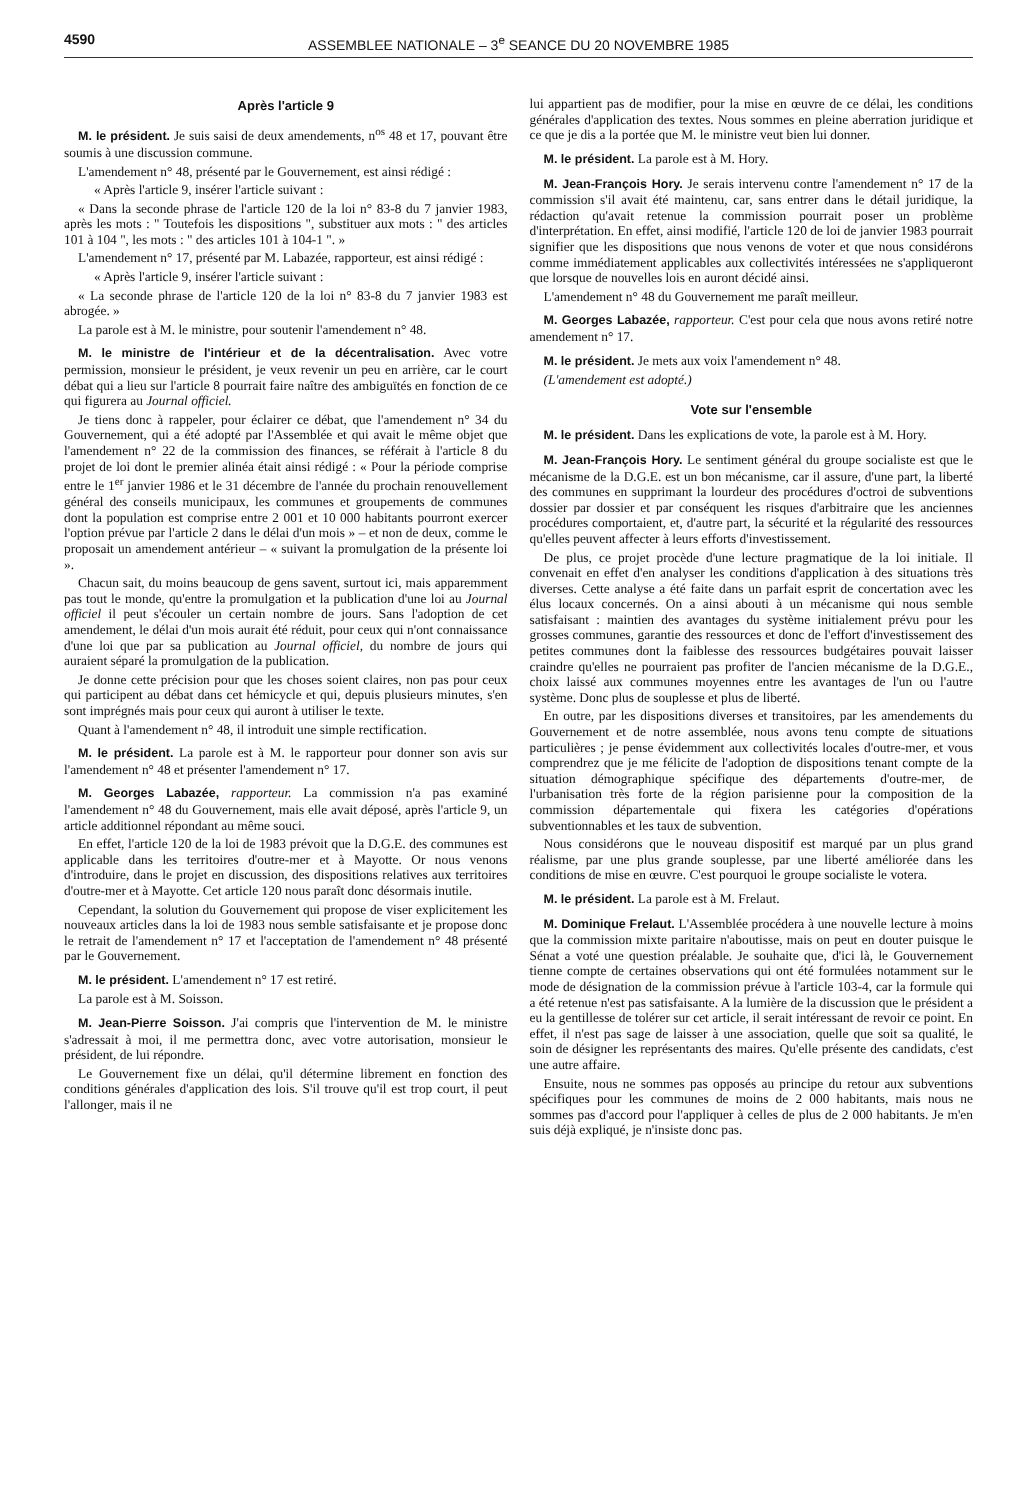4590 ASSEMBLEE NATIONALE – 3<sup>e</sup> SEANCE DU 20 NOVEMBRE 1985
Après l'article 9
M. le président. Je suis saisi de deux amendements, n<sup>os</sup> 48 et 17, pouvant être soumis à une discussion commune.
L'amendement n° 48, présenté par le Gouvernement, est ainsi rédigé :
« Après l'article 9, insérer l'article suivant :
« Dans la seconde phrase de l'article 120 de la loi n° 83-8 du 7 janvier 1983, après les mots : " Toutefois les dispositions ", substituer aux mots : " des articles 101 à 104 ", les mots : " des articles 101 à 104-1 ". »
L'amendement n° 17, présenté par M. Labazée, rapporteur, est ainsi rédigé :
« Après l'article 9, insérer l'article suivant :
« La seconde phrase de l'article 120 de la loi n° 83-8 du 7 janvier 1983 est abrogée. »
La parole est à M. le ministre, pour soutenir l'amendement n° 48.
M. le ministre de l'intérieur et de la décentralisation. Avec votre permission, monsieur le président, je veux revenir un peu en arrière, car le court débat qui a lieu sur l'article 8 pourrait faire naître des ambiguïtés en fonction de ce qui figurera au Journal officiel.
Je tiens donc à rappeler, pour éclairer ce débat, que l'amendement n° 34 du Gouvernement, qui a été adopté par l'Assemblée et qui avait le même objet que l'amendement n° 22 de la commission des finances, se référait à l'article 8 du projet de loi dont le premier alinéa était ainsi rédigé : « Pour la période comprise entre le 1<sup>er</sup> janvier 1986 et le 31 décembre de l'année du prochain renouvellement général des conseils municipaux, les communes et groupements de communes dont la population est comprise entre 2 001 et 10 000 habitants pourront exercer l'option prévue par l'article 2 dans le délai d'un mois » – et non de deux, comme le proposait un amendement antérieur – « suivant la promulgation de la présente loi ».
Chacun sait, du moins beaucoup de gens savent, surtout ici, mais apparemment pas tout le monde, qu'entre la promulgation et la publication d'une loi au Journal officiel il peut s'écouler un certain nombre de jours. Sans l'adoption de cet amendement, le délai d'un mois aurait été réduit, pour ceux qui n'ont connaissance d'une loi que par sa publication au Journal officiel, du nombre de jours qui auraient séparé la promulgation de la publication.
Je donne cette précision pour que les choses soient claires, non pas pour ceux qui participent au débat dans cet hémicycle et qui, depuis plusieurs minutes, s'en sont imprégnés mais pour ceux qui auront à utiliser le texte.
Quant à l'amendement n° 48, il introduit une simple rectification.
M. le président. La parole est à M. le rapporteur pour donner son avis sur l'amendement n° 48 et présenter l'amendement n° 17.
M. Georges Labazée, rapporteur. La commission n'a pas examiné l'amendement n° 48 du Gouvernement, mais elle avait déposé, après l'article 9, un article additionnel répondant au même souci.
En effet, l'article 120 de la loi de 1983 prévoit que la D.G.E. des communes est applicable dans les territoires d'outre-mer et à Mayotte. Or nous venons d'introduire, dans le projet en discussion, des dispositions relatives aux territoires d'outre-mer et à Mayotte. Cet article 120 nous paraît donc désormais inutile.
Cependant, la solution du Gouvernement qui propose de viser explicitement les nouveaux articles dans la loi de 1983 nous semble satisfaisante et je propose donc le retrait de l'amendement n° 17 et l'acceptation de l'amendement n° 48 présenté par le Gouvernement.
M. le président. L'amendement n° 17 est retiré.
La parole est à M. Soisson.
M. Jean-Pierre Soisson. J'ai compris que l'intervention de M. le ministre s'adressait à moi, il me permettra donc, avec votre autorisation, monsieur le président, de lui répondre.
Le Gouvernement fixe un délai, qu'il détermine librement en fonction des conditions générales d'application des lois. S'il trouve qu'il est trop court, il peut l'allonger, mais il ne
lui appartient pas de modifier, pour la mise en œuvre de ce délai, les conditions générales d'application des textes. Nous sommes en pleine aberration juridique et ce que je dis a la portée que M. le ministre veut bien lui donner.
M. le président. La parole est à M. Hory.
M. Jean-François Hory. Je serais intervenu contre l'amendement n° 17 de la commission s'il avait été maintenu, car, sans entrer dans le détail juridique, la rédaction qu'avait retenue la commission pourrait poser un problème d'interprétation. En effet, ainsi modifié, l'article 120 de loi de janvier 1983 pourrait signifier que les dispositions que nous venons de voter et que nous considérons comme immédiatement applicables aux collectivités intéressées ne s'appliqueront que lorsque de nouvelles lois en auront décidé ainsi.
L'amendement n° 48 du Gouvernement me paraît meilleur.
M. Georges Labazée, rapporteur. C'est pour cela que nous avons retiré notre amendement n° 17.
M. le président. Je mets aux voix l'amendement n° 48.
(L'amendement est adopté.)
Vote sur l'ensemble
M. le président. Dans les explications de vote, la parole est à M. Hory.
M. Jean-François Hory. Le sentiment général du groupe socialiste est que le mécanisme de la D.G.E. est un bon mécanisme, car il assure, d'une part, la liberté des communes en supprimant la lourdeur des procédures d'octroi de subventions dossier par dossier et par conséquent les risques d'arbitraire que les anciennes procédures comportaient, et, d'autre part, la sécurité et la régularité des ressources qu'elles peuvent affecter à leurs efforts d'investissement.
De plus, ce projet procède d'une lecture pragmatique de la loi initiale. Il convenait en effet d'en analyser les conditions d'application à des situations très diverses. Cette analyse a été faite dans un parfait esprit de concertation avec les élus locaux concernés. On a ainsi abouti à un mécanisme qui nous semble satisfaisant : maintien des avantages du système initialement prévu pour les grosses communes, garantie des ressources et donc de l'effort d'investissement des petites communes dont la faiblesse des ressources budgétaires pouvait laisser craindre qu'elles ne pourraient pas profiter de l'ancien mécanisme de la D.G.E., choix laissé aux communes moyennes entre les avantages de l'un ou l'autre système. Donc plus de souplesse et plus de liberté.
En outre, par les dispositions diverses et transitoires, par les amendements du Gouvernement et de notre assemblée, nous avons tenu compte de situations particulières ; je pense évidemment aux collectivités locales d'outre-mer, et vous comprendrez que je me félicite de l'adoption de dispositions tenant compte de la situation démographique spécifique des départements d'outre-mer, de l'urbanisation très forte de la région parisienne pour la composition de la commission départementale qui fixera les catégories d'opérations subventionnables et les taux de subvention.
Nous considérons que le nouveau dispositif est marqué par un plus grand réalisme, par une plus grande souplesse, par une liberté améliorée dans les conditions de mise en œuvre. C'est pourquoi le groupe socialiste le votera.
M. le président. La parole est à M. Frelaut.
M. Dominique Frelaut. L'Assemblée procédera à une nouvelle lecture à moins que la commission mixte paritaire n'aboutisse, mais on peut en douter puisque le Sénat a voté une question préalable. Je souhaite que, d'ici là, le Gouvernement tienne compte de certaines observations qui ont été formulées notamment sur le mode de désignation de la commission prévue à l'article 103-4, car la formule qui a été retenue n'est pas satisfaisante. A la lumière de la discussion que le président a eu la gentillesse de tolérer sur cet article, il serait intéressant de revoir ce point. En effet, il n'est pas sage de laisser à une association, quelle que soit sa qualité, le soin de désigner les représentants des maires. Qu'elle présente des candidats, c'est une autre affaire.
Ensuite, nous ne sommes pas opposés au principe du retour aux subventions spécifiques pour les communes de moins de 2 000 habitants, mais nous ne sommes pas d'accord pour l'appliquer à celles de plus de 2 000 habitants. Je m'en suis déjà expliqué, je n'insiste donc pas.